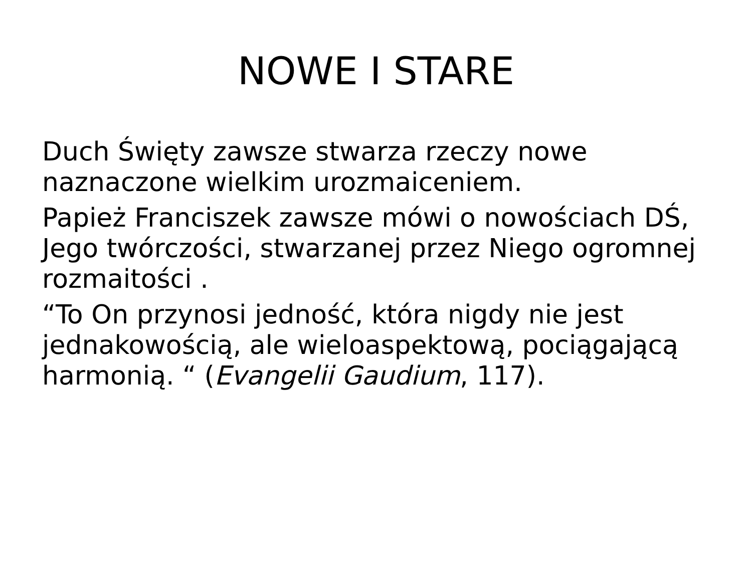NOWE I STARE
Duch Święty zawsze stwarza rzeczy nowe naznaczone wielkim urozmaiceniem.
Papież Franciszek zawsze mówi o nowościach DŚ, Jego twórczości, stwarzanej przez Niego ogromnej rozmaitości .
“To On przynosi jedność, która nigdy nie jest jednakowością, ale wieloaspektową, pociągającą harmonią. “ (Evangelii Gaudium, 117).